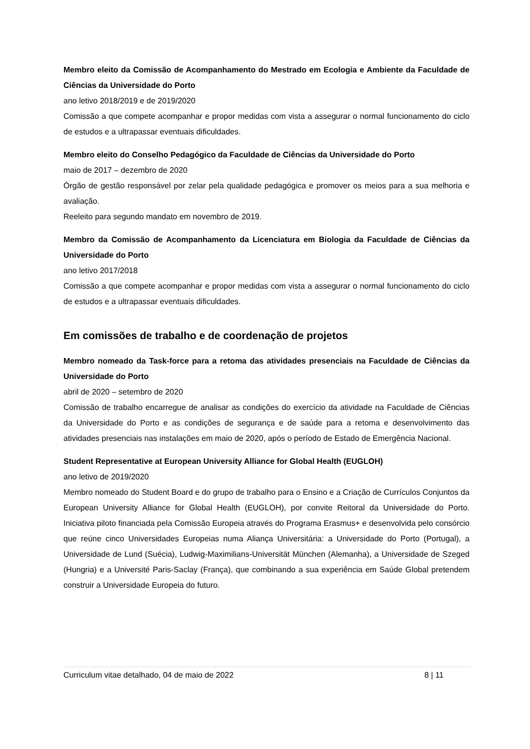Membro eleito da Comissão de Acompanhamento do Mestrado em Ecologia e Ambiente da Faculdade de Ciências da Universidade do Porto
ano letivo 2018/2019 e de 2019/2020
Comissão a que compete acompanhar e propor medidas com vista a assegurar o normal funcionamento do ciclo de estudos e a ultrapassar eventuais dificuldades.
Membro eleito do Conselho Pedagógico da Faculdade de Ciências da Universidade do Porto
maio de 2017 – dezembro de 2020
Órgão de gestão responsável por zelar pela qualidade pedagógica e promover os meios para a sua melhoria e avaliação.
Reeleito para segundo mandato em novembro de 2019.
Membro da Comissão de Acompanhamento da Licenciatura em Biologia da Faculdade de Ciências da Universidade do Porto
ano letivo 2017/2018
Comissão a que compete acompanhar e propor medidas com vista a assegurar o normal funcionamento do ciclo de estudos e a ultrapassar eventuais dificuldades.
Em comissões de trabalho e de coordenação de projetos
Membro nomeado da Task-force para a retoma das atividades presenciais na Faculdade de Ciências da Universidade do Porto
abril de 2020 – setembro de 2020
Comissão de trabalho encarregue de analisar as condições do exercício da atividade na Faculdade de Ciências da Universidade do Porto e as condições de segurança e de saúde para a retoma e desenvolvimento das atividades presenciais nas instalações em maio de 2020, após o período de Estado de Emergência Nacional.
Student Representative at European University Alliance for Global Health (EUGLOH)
ano letivo de 2019/2020
Membro nomeado do Student Board e do grupo de trabalho para o Ensino e a Criação de Currículos Conjuntos da European University Alliance for Global Health (EUGLOH), por convite Reitoral da Universidade do Porto. Iniciativa piloto financiada pela Comissão Europeia através do Programa Erasmus+ e desenvolvida pelo consórcio que reúne cinco Universidades Europeias numa Aliança Universitária: a Universidade do Porto (Portugal), a Universidade de Lund (Suécia), Ludwig-Maximilians-Universität München (Alemanha), a Universidade de Szeged (Hungria) e a Université Paris-Saclay (França), que combinando a sua experiência em Saúde Global pretendem construir a Universidade Europeia do futuro.
Curriculum vitae detalhado, 04 de maio de 2022 8 | 11